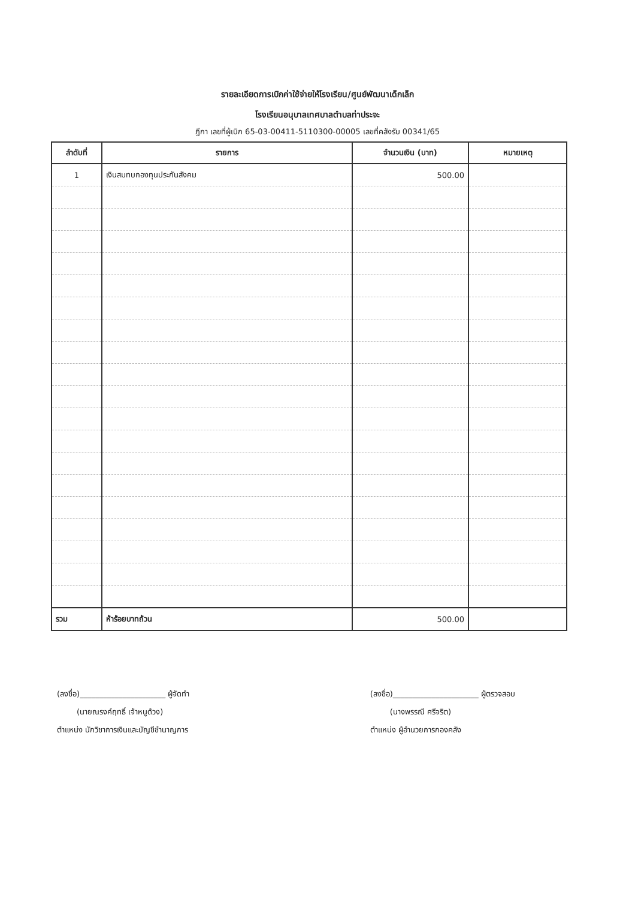รายละเอียดการเบิกค่าใช้จ่ายให้โรงเรียน/ศูนย์พัฒนาเด็กเล็ก
โรงเรียนอนุบาลเทศบาลตำบลท่าประจะ
ฎีกา เลขที่ผู้เบิก 65-03-00411-5110300-00005 เลขที่คลังรับ 00341/65
| ลำดับที่ | รายการ | จำนวนเงิน (บาท) | หมายเหตุ |
| --- | --- | --- | --- |
| 1 | เงินสมทบกองทุนประกันสังคม | 500.00 | |
| รวม | ห้าร้อยบาทถ้วน | 500.00 | |
(ลงชื่อ)______________________ ผู้จัดทำ
(นายณรงค์ฤทธิ์ เจ้าหนูด้วง)
ตำแหน่ง นักวิชาการเงินและบัญชีชำนาญการ
(ลงชื่อ)______________________ ผู้ตรวจสอบ
(นางพรรณี ศรีจริต)
ตำแหน่ง ผู้อำนวยการกองคลัง